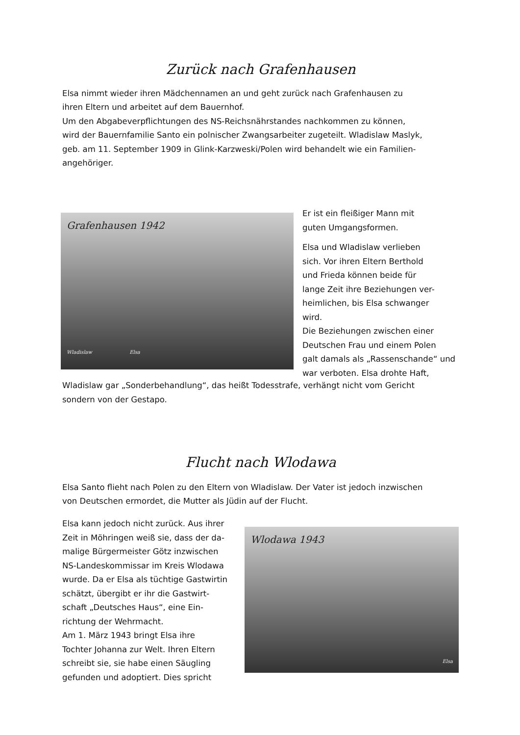Zurück nach Grafenhausen
Elsa nimmt wieder ihren Mädchennamen an und geht zurück nach Grafenhausen zu
ihren Eltern und arbeitet auf dem Bauernhof.
Um den Abgabeverpflichtungen des NS-Reichsnährstandes nachkommen zu können,
wird der Bauernfamilie Santo ein polnischer Zwangsarbeiter zugeteilt. Wladislaw Maslyk,
geb. am 11. September 1909 in Glink-Karzweski/Polen wird behandelt wie ein Familien-
angehöriger.
Grafenhausen 1942
Wladislaw Elsa
Er ist ein fleißiger Mann mit
guten Umgangsformen.
Elsa und Wladislaw verlieben
sich. Vor ihren Eltern Berthold
und Frieda können beide für
lange Zeit ihre Beziehungen ver-
heimlichen, bis Elsa schwanger
wird.
Die Beziehungen zwischen einer
Deutschen Frau und einem Polen
galt damals als „Rassenschande“ und
war verboten. Elsa drohte Haft,
Wladislaw gar „Sonderbehandlung“, das heißt Todesstrafe, verhängt nicht vom Gericht
sondern von der Gestapo.
Flucht nach Wlodawa
Elsa Santo flieht nach Polen zu den Eltern von Wladislaw. Der Vater ist jedoch inzwischen
von Deutschen ermordet, die Mutter als Jüdin auf der Flucht.
Elsa kann jedoch nicht zurück. Aus ihrer
Zeit in Möhringen weiß sie, dass der da-
malige Bürgermeister Götz inzwischen
NS-Landeskommissar im Kreis Wlodawa
wurde. Da er Elsa als tüchtige Gastwirtin
schätzt, übergibt er ihr die Gastwirt-
schaft „Deutsches Haus“, eine Ein-
richtung der Wehrmacht.
Am 1. März 1943 bringt Elsa ihre
Tochter Johanna zur Welt. Ihren Eltern
schreibt sie, sie habe einen Säugling
gefunden und adoptiert. Dies spricht
Wlodawa 1943
Elsa